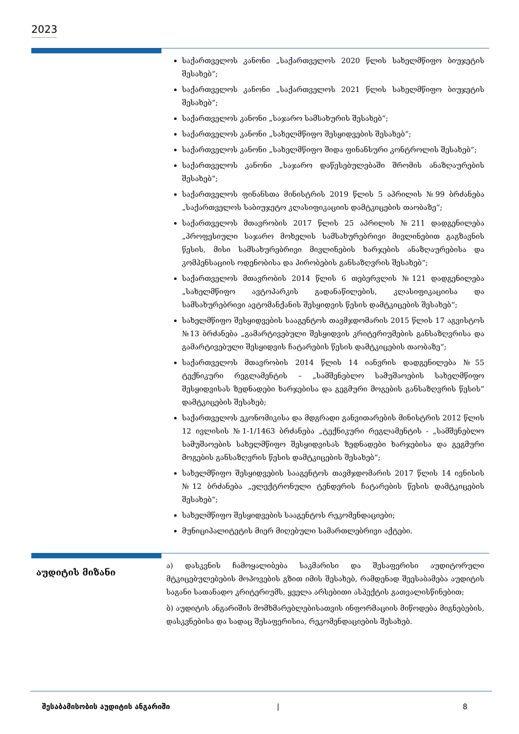2023
საქართველოს კანონი „საქართველოს 2020 წლის სახელმწიფო ბიუჯეტის შესახებ“;
საქართველოს კანონი „საქართველოს 2021 წლის სახელმწიფო ბიუჯეტის შესახებ“;
საქართველოს კანონი „საჯარო სამსახურის შესახებ“;
საქართველოს კანონი „სახელმწიფო შესყიდვების შესახებ“;
საქართველოს კანონი „სახელმწიფო შიდა ფინანსური კონტროლის შესახებ“;
საქართველოს კანონი „საჯარო დაწესებულებაში შრომის ანაზღაურების შესახებ“;
საქართველოს ფინანსთა მინისტრის 2019 წლის 5 აპრილის №99 ბრძანება „საქართველოს საბიუჯეტო კლასიფიკაციის დამტკიცების თაობაზე“;
საქართველოს მთავრობის 2017 წლის 25 აპრილის №211 დადგენილება „პროფესიული საჯარო მოხელის სამსახურებრივი მივლინებით გაგზავნის წესის, მისი სამსახურებრივი მივლინების ხარჯების ანაზღაურებისა და კომპენსაციის ოდენობისა და პირობების განსაზღვრის შესახებ“;
საქართველოს მთავრობის 2014 წლის 6 თებერვლის №121 დადგენილება „სახელმწიფო ავტოპარკის გადანაწილების, კლასიფიკაციისა და სამსახურებრივი ავტომანქანის შესყიდვის წესის დამტკიცების შესახებ“;
სახელმწიფო შესყიდვების სააგენტოს თავმჯდომარის 2015 წლის 17 აგვისტოს №13 ბრძანება „გამარტივებული შესყიდვის კრიტერიუმების განსაზღვრისა და გამარტივებული შესყიდვის ჩატარების წესის დამტკიცების თაობაზე“;
საქართველოს მთავრობის 2014 წლის 14 იანვრის დადგენილება №55 ტექნიკური რეგლამენტის – „სამშენებლო სამუშაოების სახელმწიფო შესყიდვისას ზედნადები ხარჯებისა და გეგმური მოგების განსაზღვრის წესის“ დამტკიცების შესახებ;
საქართველოს ეკონომიკისა და მდგრადი განვითარების მინისტრის 2012 წლის 12 ივლისის №1-1/1463 ბრძანება „ტექნიკური რეგლამენტის - „სამშენებლო სამუშაოების სახელმწიფო შესყიდვისას ზედნადები ხარჯებისა და გეგმური მოგების განსაზღვრის წესის დამტკიცების შესახებ“;
სახელმწიფო შესყიდვების სააგენტოს თავმჯდომარის 2017 წლის 14 ივნისის №12 ბრძანება „ელექტრონული ტენდერის ჩატარების წესის დამტკიცების შესახებ“;
სახელმწიფო შესყიდვების სააგენტოს რეკომენდაციები;
მუნიციპალიტეტის მიერ მიღებული სამართლებრივი აქტები.
აუდიტის მიზანი
ა) დასკვნის ჩამოყალიბება საკმარისი და შესაფერისი აუდიტორული მტკიცებულებების მოპოვების გზით იმის შესახებ, რამდენად შეესაბამება აუდიტის საგანი სათანადო კრიტერიუმს, ყველა არსებითი ასპექტის გათვალისწინებით;
ბ) აუდიტის ანგარიშის მომხმარებლებისათვის ინფორმაციის მიწოდება მიგნებების, დასკვნებისა და სადაც შესაფერისია, რეკომენდაციების შესახებ.
შესაბამისობის აუდიტის ანგარიში | 8